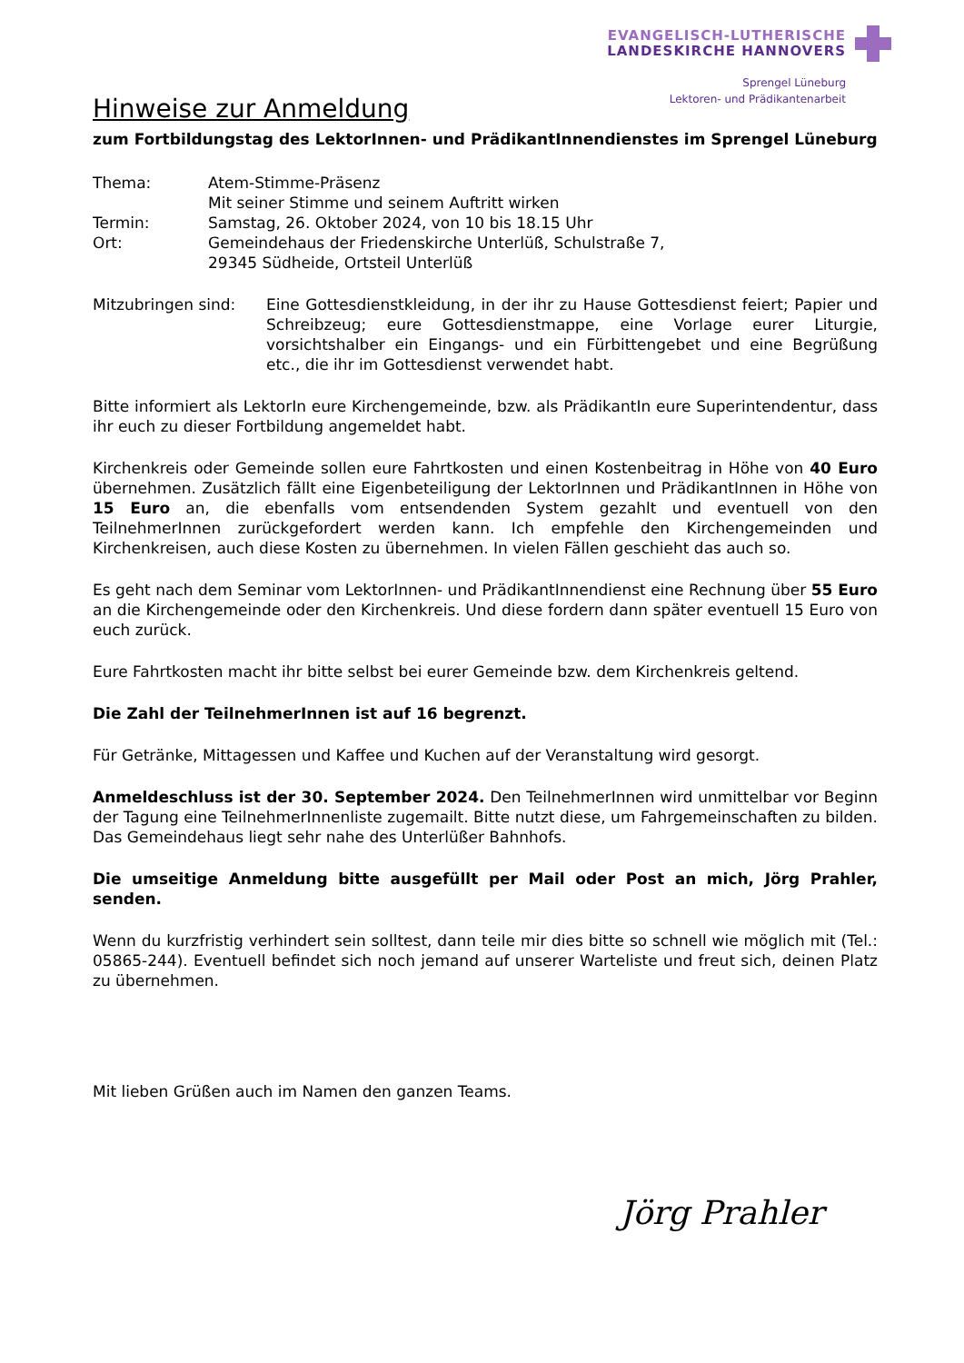EVANGELISCH-LUTHERISCHE
LANDESKIRCHE HANNOVERS
Sprengel Lüneburg
Lektoren- und Prädikantenarbeit
Hinweise zur Anmeldung
zum Fortbildungstag des LektorInnen- und PrädikantInnendienstes im Sprengel Lüneburg
| Thema: | Atem-Stimme-Präsenz Mit seiner Stimme und seinem Auftritt wirken |
| Termin: | Samstag, 26. Oktober 2024, von 10 bis 18.15 Uhr |
| Ort: | Gemeindehaus der Friedenskirche Unterlüß, Schulstraße 7, 29345 Südheide, Ortsteil Unterlüß |
| Mitzubringen sind: | Eine Gottesdienstkleidung, in der ihr zu Hause Gottesdienst feiert; Papier und Schreibzeug; eure Gottesdienstmappe, eine Vorlage eurer Liturgie, vorsichtshalber ein Eingangs- und ein Fürbittengebet und eine Begrüßung etc., die ihr im Gottesdienst verwendet habt. |
Bitte informiert als LektorIn eure Kirchengemeinde, bzw. als PrädikantIn eure Superintendentur, dass ihr euch zu dieser Fortbildung angemeldet habt.
Kirchenkreis oder Gemeinde sollen eure Fahrtkosten und einen Kostenbeitrag in Höhe von 40 Euro übernehmen. Zusätzlich fällt eine Eigenbeteiligung der LektorInnen und PrädikantInnen in Höhe von 15 Euro an, die ebenfalls vom entsendenden System gezahlt und eventuell von den TeilnehmerInnen zurückgefordert werden kann. Ich empfehle den Kirchengemeinden und Kirchenkreisen, auch diese Kosten zu übernehmen. In vielen Fällen geschieht das auch so.
Es geht nach dem Seminar vom LektorInnen- und PrädikantInnendienst eine Rechnung über 55 Euro an die Kirchengemeinde oder den Kirchenkreis. Und diese fordern dann später eventuell 15 Euro von euch zurück.
Eure Fahrtkosten macht ihr bitte selbst bei eurer Gemeinde bzw. dem Kirchenkreis geltend.
Die Zahl der TeilnehmerInnen ist auf 16 begrenzt.
Für Getränke, Mittagessen und Kaffee und Kuchen auf der Veranstaltung wird gesorgt.
Anmeldeschluss ist der 30. September 2024. Den TeilnehmerInnen wird unmittelbar vor Beginn der Tagung eine TeilnehmerInnenliste zugemailt. Bitte nutzt diese, um Fahrgemeinschaften zu bilden. Das Gemeindehaus liegt sehr nahe des Unterlüßer Bahnhofs.
Die umseitige Anmeldung bitte ausgefüllt per Mail oder Post an mich, Jörg Prahler, senden.
Wenn du kurzfristig verhindert sein solltest, dann teile mir dies bitte so schnell wie möglich mit (Tel.: 05865-244). Eventuell befindet sich noch jemand auf unserer Warteliste und freut sich, deinen Platz zu übernehmen.
Mit lieben Grüßen auch im Namen den ganzen Teams.
Jörg Prahler